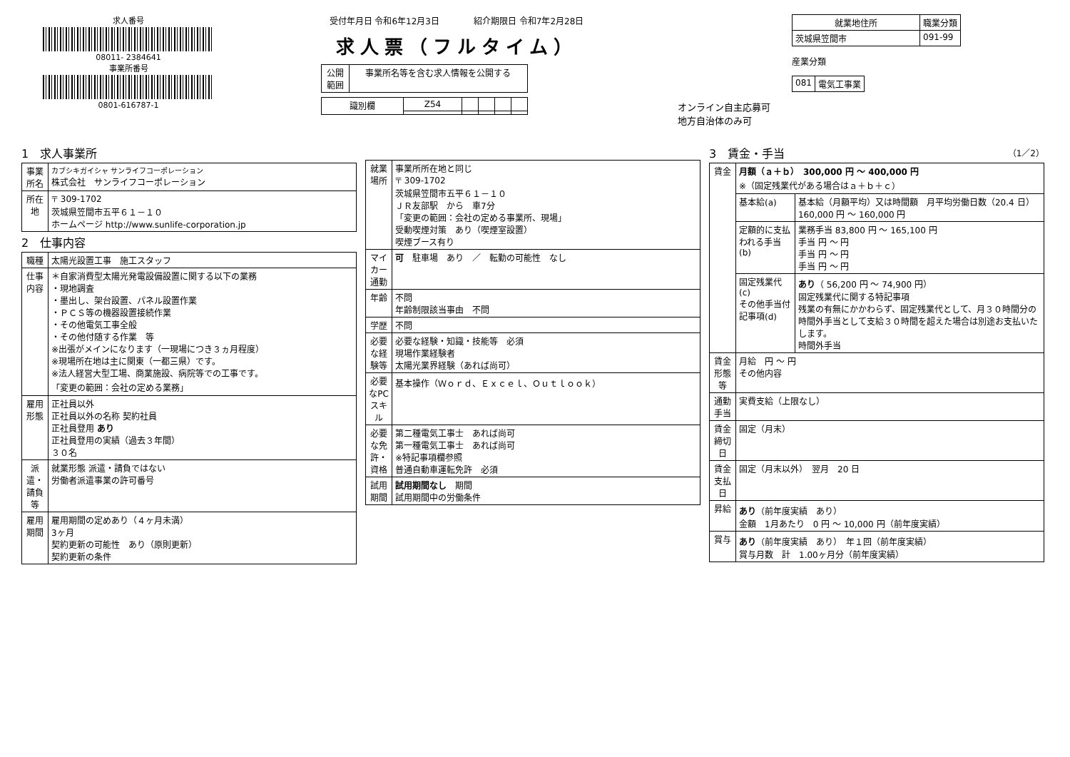求人番号
08011- 2384641
事業所番号
0801-616787-1
受付年月日 令和6年12月3日　　　　紹介期限日 令和7年2月28日
求人票（フルタイム）
| 公開 範囲 | 事業所名等を含む求人情報を公開する |
| 識別欄 | Z54 | | | | |
オンライン自主応募可
地方自治体のみ可
| 就業地住所 | 職業分類 |
| --- | --- |
| 茨城県笠間市 | 091-99 |
産業分類
| 081 | 電気工事業 |
1　求人事業所
| 事業所名 | カブシキガイシャ サンライフコーポレーション 株式会社 サンライフコーポレーション |
| 所在地 | 〒 309-1702 茨城県笠間市五平６１－１０ ホームページ http://www.sunlife-corporation.jp |
2　仕事内容
| 職種 | 太陽光設置工事 施工スタッフ |
| 仕事内容 | ＊自家消費型太陽光発電設備設置に関する以下の業務 ・現地調査 ・墨出し、架台設置、パネル設置作業 ・ＰＣＳ等の機器設置接続作業 ・その他電気工事全般 ・その他付随する作業 等 ※出張がメインになります（一現場につき３ヵ月程度） ※現場所在地は主に関東（一都三県）です。 ※法人経営大型工場、商業施設、病院等での工事です。 「変更の範囲：会社の定める業務」 |
| 雇用形態 | 正社員以外 正社員以外の名称 契約社員 正社員登用 あり 正社員登用の実績（過去３年間） ３０名 |
| 派遣・請負等 | 就業形態 派遣・請負ではない 労働者派遣事業の許可番号 |
| 雇用期間 | 雇用期間の定めあり（４ヶ月未満） 3ヶ月 契約更新の可能性 あり（原則更新） 契約更新の条件 |
| 就業場所 | 事業所所在地と同じ 〒 309-1702 茨城県笠間市五平６１－１０ ＪＲ友部駅 から 車7分 「変更の範囲：会社の定める事業所、現場」 受動喫煙対策 あり（喫煙室設置） 喫煙ブース有り |
| マイカー通勤 | 可 駐車場 あり ／ 転勤の可能性 なし |
| 年齢 | 不問 年齢制限該当事由 不問 |
| 学歴 | 不問 |
| 必要な経験等 | 必要な経験・知識・技能等 必須 現場作業経験者 太陽光業界経験（あれば尚可） |
| 必要なPCスキル | 基本操作（Ｗｏｒｄ、Ｅｘｃｅｌ、Ｏｕｔｌｏｏｋ） |
| 必要な免許・資格 | 第二種電気工事士 あれば尚可 第一種電気工事士 あれば尚可 ※特記事項欄参照 普通自動車運転免許 必須 |
| 試用期間 | 試用期間なし 期間 試用期間中の労働条件 |
3　賃金・手当　（1／2）
| 賃金 | 月額（ａ＋ｂ） 300,000 円 ～ 400,000 円 ※（固定残業代がある場合はａ＋ｂ＋ｃ） | |
| | 基本給(a) | 基本給（月額平均）又は時間額 月平均労働日数（20.4 日） 160,000 円 ～ 160,000 円 |
| | 定額的に支払われる手当(b) | 業務手当 83,800 円 ～ 165,100 円 手当 円 ～ 円 手当 円 ～ 円 手当 円 ～ 円 |
| | 固定残業代(c) その他手当付記事項(d) | あり （ 56,200 円 ～ 74,900 円） 固定残業代に関する特記事項 残業の有無にかかわらず、固定残業代として、月３０時間分の時間外手当として支給３０時間を超えた場合は別途お支払いたします。 時間外手当 |
| 賃金形態等 | 月給 円 ～ 円 その他内容 | |
| 通勤手当 | 実費支給（上限なし） | |
| 賃金締切日 | 固定（月末） | |
| 賃金支払日 | 固定（月末以外） 翌月 20 日 | |
| 昇給 | あり （前年度実績 あり） 金額 1月あたり 0 円 ～ 10,000 円（前年度実績） | |
| 賞与 | あり （前年度実績 あり） 年１回（前年度実績） 賞与月数 計 1.00ヶ月分（前年度実績） | |